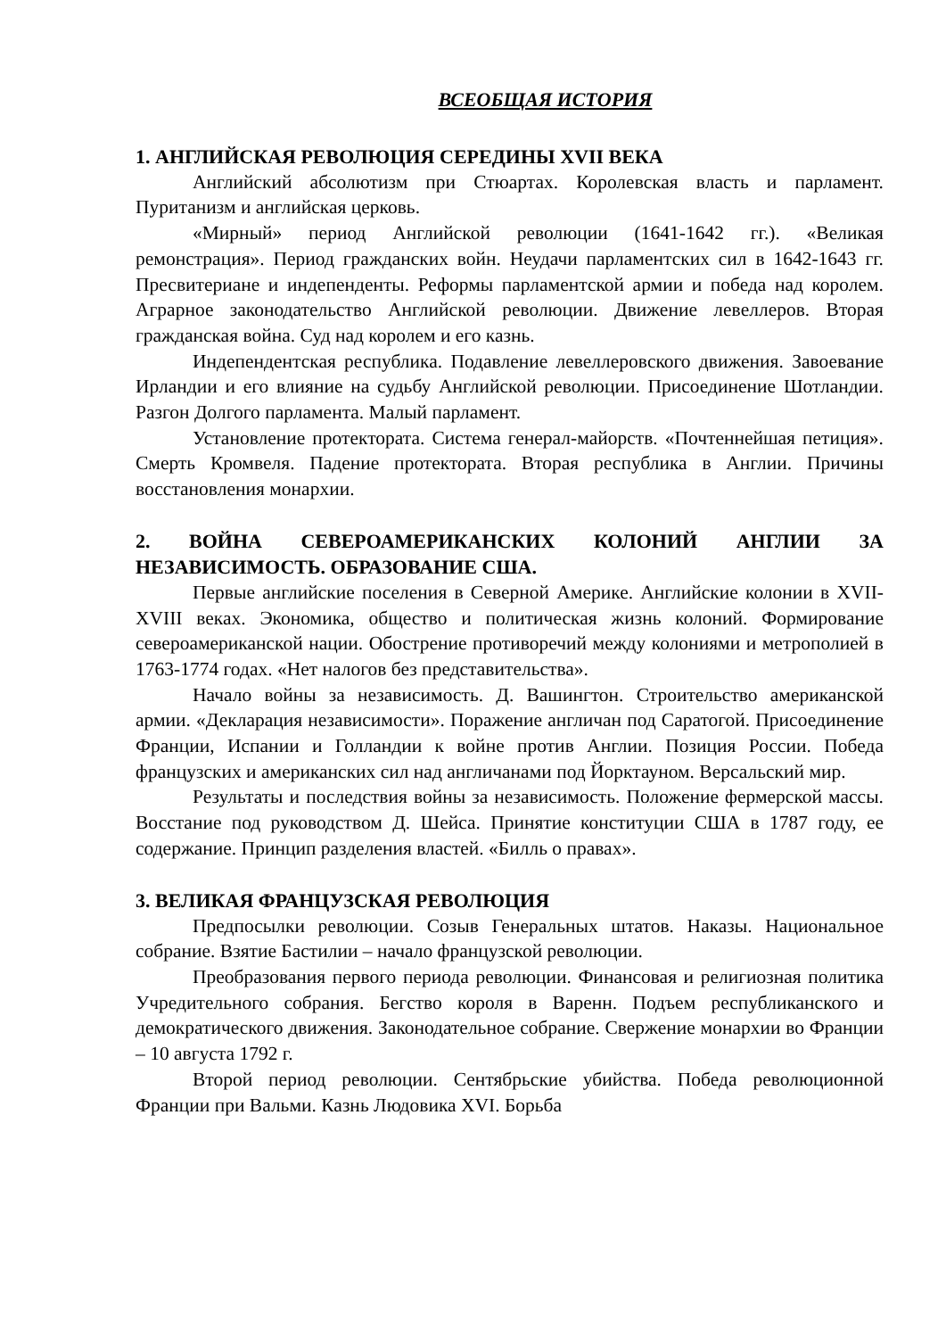ВСЕОБЩАЯ ИСТОРИЯ
1. АНГЛИЙСКАЯ РЕВОЛЮЦИЯ СЕРЕДИНЫ XVII ВЕКА
Английский абсолютизм при Стюартах. Королевская власть и парламент. Пуританизм и английская церковь.
«Мирный» период Английской революции (1641-1642 гг.). «Великая ремонстрация». Период гражданских войн. Неудачи парламентских сил в 1642-1643 гг. Пресвитериане и индепенденты. Реформы парламентской армии и победа над королем. Аграрное законодательство Английской революции. Движение левеллеров. Вторая гражданская война. Суд над королем и его казнь.
Индепендентская республика. Подавление левеллеровского движения. Завоевание Ирландии и его влияние на судьбу Английской революции. Присоединение Шотландии. Разгон Долгого парламента. Малый парламент.
Установление протектората. Система генерал-майорств. «Почтеннейшая петиция». Смерть Кромвеля. Падение протектората. Вторая республика в Англии. Причины восстановления монархии.
2. ВОЙНА СЕВЕРОАМЕРИКАНСКИХ КОЛОНИЙ АНГЛИИ ЗА НЕЗАВИСИМОСТЬ. ОБРАЗОВАНИЕ США.
Первые английские поселения в Северной Америке. Английские колонии в XVII-XVIII веках. Экономика, общество и политическая жизнь колоний. Формирование североамериканской нации. Обострение противоречий между колониями и метрополией в 1763-1774 годах. «Нет налогов без представительства».
Начало войны за независимость. Д. Вашингтон. Строительство американской армии. «Декларация независимости». Поражение англичан под Саратогой. Присоединение Франции, Испании и Голландии к войне против Англии. Позиция России. Победа французских и американских сил над англичанами под Йорктауном. Версальский мир.
Результаты и последствия войны за независимость. Положение фермерской массы. Восстание под руководством Д. Шейса. Принятие конституции США в 1787 году, ее содержание. Принцип разделения властей. «Билль о правах».
3. ВЕЛИКАЯ ФРАНЦУЗСКАЯ РЕВОЛЮЦИЯ
Предпосылки революции. Созыв Генеральных штатов. Наказы. Национальное собрание. Взятие Бастилии – начало французской революции.
Преобразования первого периода революции. Финансовая и религиозная политика Учредительного собрания. Бегство короля в Варенн. Подъем республиканского и демократического движения. Законодательное собрание. Свержение монархии во Франции – 10 августа 1792 г.
Второй период революции. Сентябрьские убийства. Победа революционной Франции при Вальми. Казнь Людовика XVI. Борьба